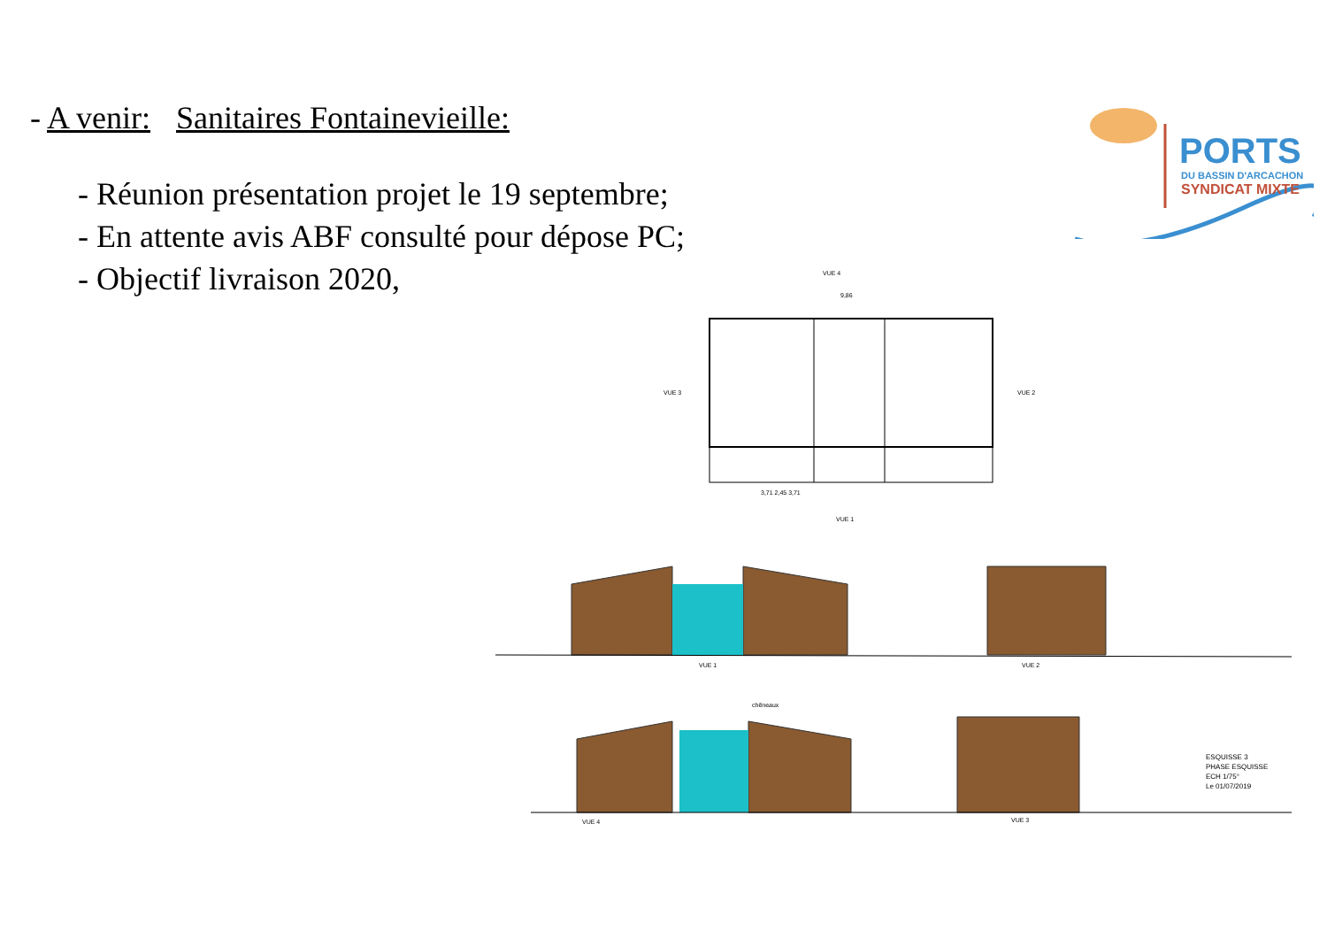- A venir: Sanitaires Fontainevieille:
- Réunion présentation projet le 19 septembre;
- En attente avis ABF consulté pour dépose PC;
- Objectif livraison 2020,
PORTS
DU BASSIN D'ARCACHON
SYNDICAT MIXTE
VUE 4
9,86
VUE 3 VUE 2
3,71 2,45 3,71
VUE 1
VUE 1 VUE 2
chêneaux
VUE 4 VUE 3
ESQUISSE 3
PHASE ESQUISSE
ECH 1/75°
Le 01/07/2019